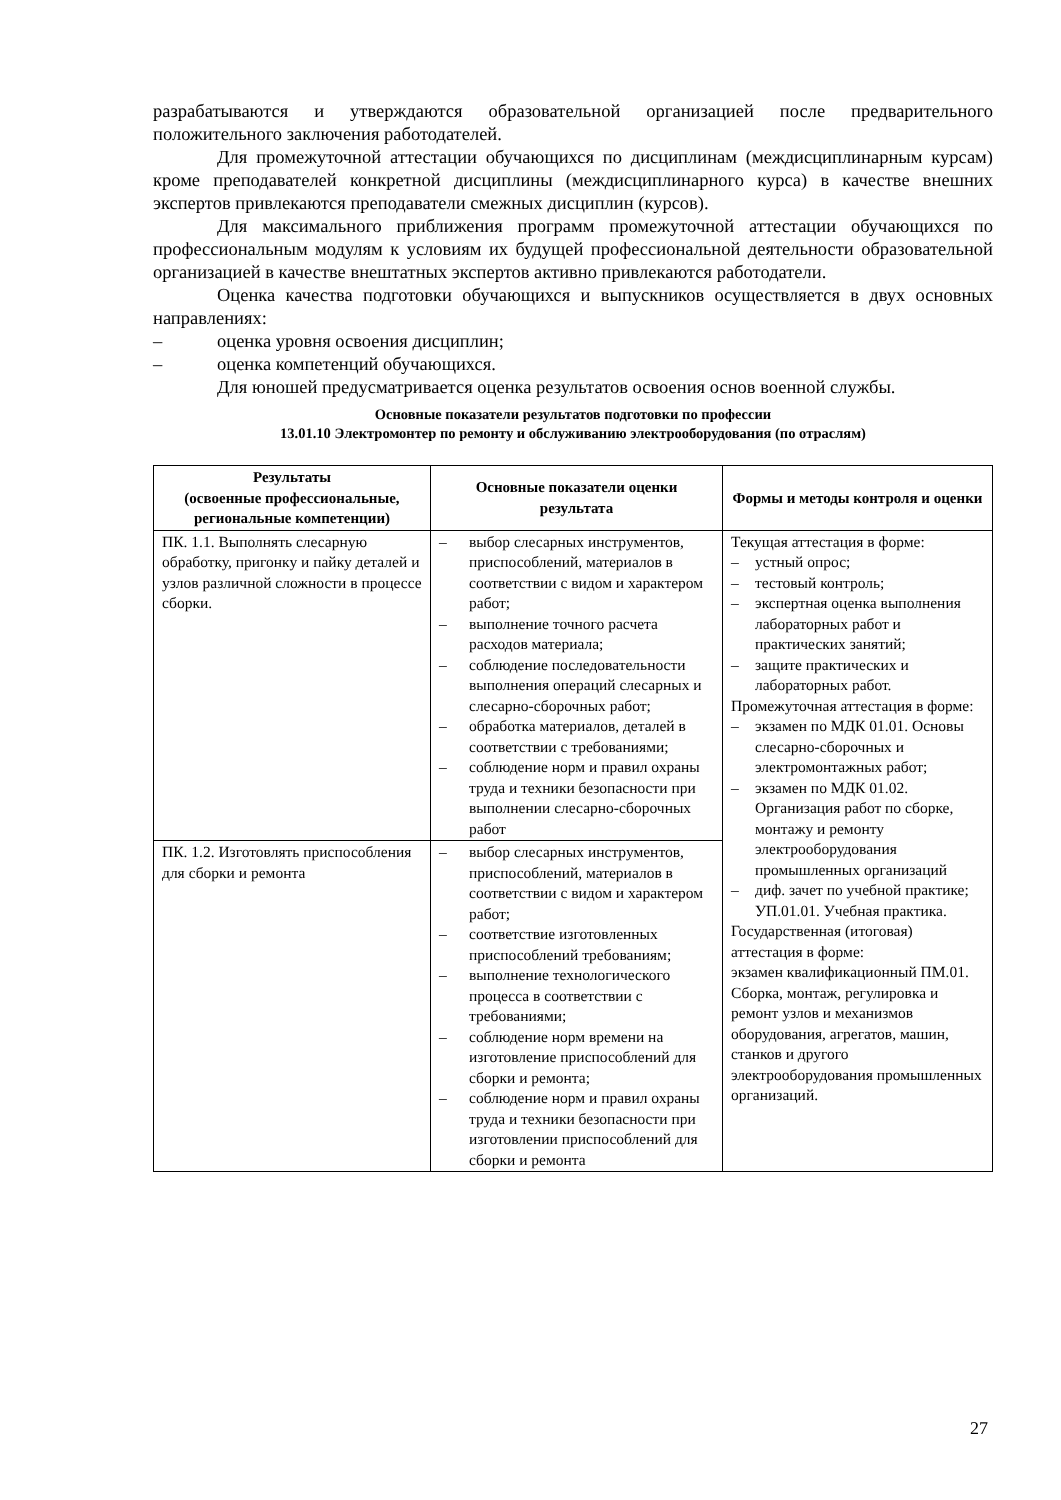разрабатываются и утверждаются образовательной организацией после предварительного положительного заключения работодателей.
Для промежуточной аттестации обучающихся по дисциплинам (междисциплинарным курсам) кроме преподавателей конкретной дисциплины (междисциплинарного курса) в качестве внешних экспертов привлекаются преподаватели смежных дисциплин (курсов).
Для максимального приближения программ промежуточной аттестации обучающихся по профессиональным модулям к условиям их будущей профессиональной деятельности образовательной организацией в качестве внештатных экспертов активно привлекаются работодатели.
Оценка качества подготовки обучающихся и выпускников осуществляется в двух основных направлениях:
– оценка уровня освоения дисциплин;
– оценка компетенций обучающихся.
Для юношей предусматривается оценка результатов освоения основ военной службы.
Основные показатели результатов подготовки по профессии
13.01.10 Электромонтер по ремонту и обслуживанию электрооборудования (по отраслям)
| Результаты (освоенные профессиональные, региональные компетенции) | Основные показатели оценки результата | Формы и методы контроля и оценки |
| --- | --- | --- |
| ПК. 1.1. Выполнять слесарную обработку, пригонку и пайку деталей и узлов различной сложности в процессе сборки. | – выбор слесарных инструментов, приспособлений, материалов в соответствии с видом и характером работ; – выполнение точного расчета расходов материала; – соблюдение последовательности выполнения операций слесарных и слесарно-сборочных работ; – обработка материалов, деталей в соответствии с требованиями; – соблюдение норм и правил охраны труда и техники безопасности при выполнении слесарно-сборочных работ | Текущая аттестация в форме: – устный опрос; – тестовый контроль; – экспертная оценка выполнения лабораторных работ и практических занятий; – защите практических и лабораторных работ. Промежуточная аттестация в форме: – экзамен по МДК 01.01. Основы слесарно-сборочных и электромонтажных работ; – экзамен по МДК 01.02. Организация работ по сборке, монтажу и ремонту электрооборудования промышленных организаций – диф. зачет по учебной практике; УП.01.01. Учебная практика. Государственная (итоговая) аттестация в форме: экзамен квалификационный ПМ.01. Сборка, монтаж, регулировка и ремонт узлов и механизмов оборудования, агрегатов, машин, станков и другого электрооборудования промышленных организаций. |
| ПК. 1.2. Изготовлять приспособления для сборки и ремонта | – выбор слесарных инструментов, приспособлений, материалов в соответствии с видом и характером работ; – соответствие изготовленных приспособлений требованиям; – выполнение технологического процесса в соответствии с требованиями; – соблюдение норм времени на изготовление приспособлений для сборки и ремонта; – соблюдение норм и правил охраны труда и техники безопасности при изготовлении приспособлений для сборки и ремонта | |
27